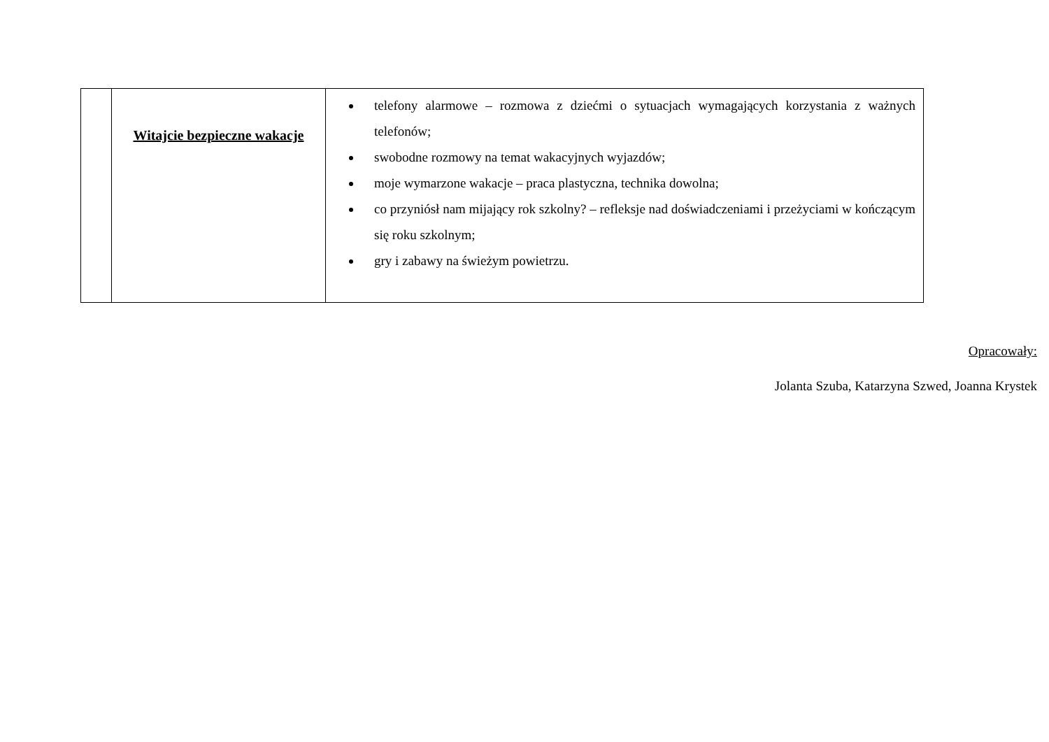| | Witajcie bezpieczne wakacje | telefony alarmowe – rozmowa z dziećmi o sytuacjach wymagających korzystania z ważnych telefonów; swobodne rozmowy na temat wakacyjnych wyjazdów; moje wymarzone wakacje – praca plastyczna, technika dowolna; co przyniósł nam mijający rok szkolny? – refleksje nad doświadczeniami i przeżyciami w kończącym się roku szkolnym; gry i zabawy na świeżym powietrzu. |
Opracowały:
Jolanta Szuba, Katarzyna Szwed, Joanna Krystek